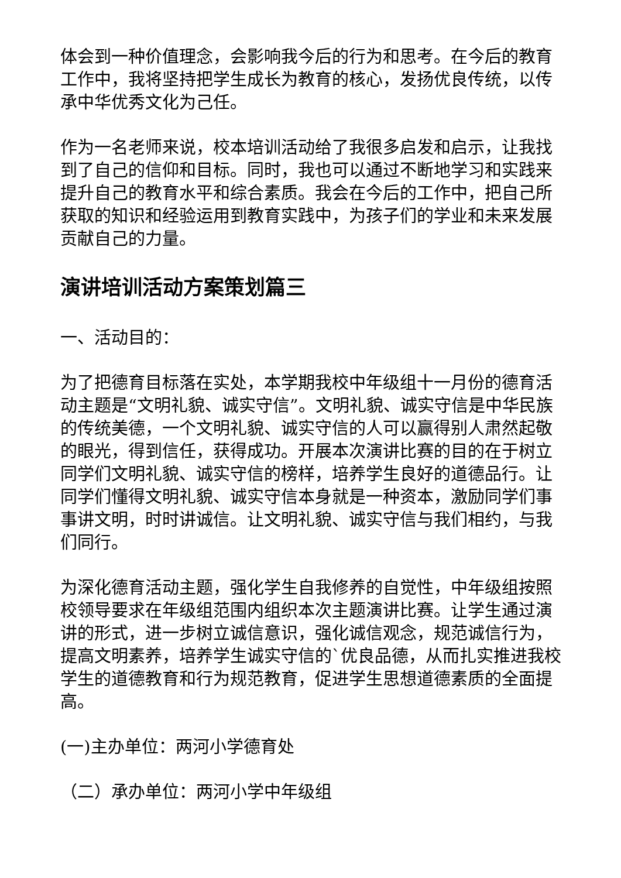体会到一种价值理念，会影响我今后的行为和思考。在今后的教育工作中，我将坚持把学生成长为教育的核心，发扬优良传统，以传承中华优秀文化为己任。
作为一名老师来说，校本培训活动给了我很多启发和启示，让我找到了自己的信仰和目标。同时，我也可以通过不断地学习和实践来提升自己的教育水平和综合素质。我会在今后的工作中，把自己所获取的知识和经验运用到教育实践中，为孩子们的学业和未来发展贡献自己的力量。
演讲培训活动方案策划篇三
一、活动目的：
为了把德育目标落在实处，本学期我校中年级组十一月份的德育活动主题是“文明礼貌、诚实守信”。文明礼貌、诚实守信是中华民族的传统美德，一个文明礼貌、诚实守信的人可以赢得别人肃然起敬的眼光，得到信任，获得成功。开展本次演讲比赛的目的在于树立同学们文明礼貌、诚实守信的榜样，培养学生良好的道德品行。让同学们懂得文明礼貌、诚实守信本身就是一种资本，激励同学们事事讲文明，时时讲诚信。让文明礼貌、诚实守信与我们相约，与我们同行。
为深化德育活动主题，强化学生自我修养的自觉性，中年级组按照校领导要求在年级组范围内组织本次主题演讲比赛。让学生通过演讲的形式，进一步树立诚信意识，强化诚信观念，规范诚信行为，提高文明素养，培养学生诚实守信的`优良品德，从而扎实推进我校学生的道德教育和行为规范教育，促进学生思想道德素质的全面提高。
(一)主办单位：两河小学德育处
（二）承办单位：两河小学中年级组